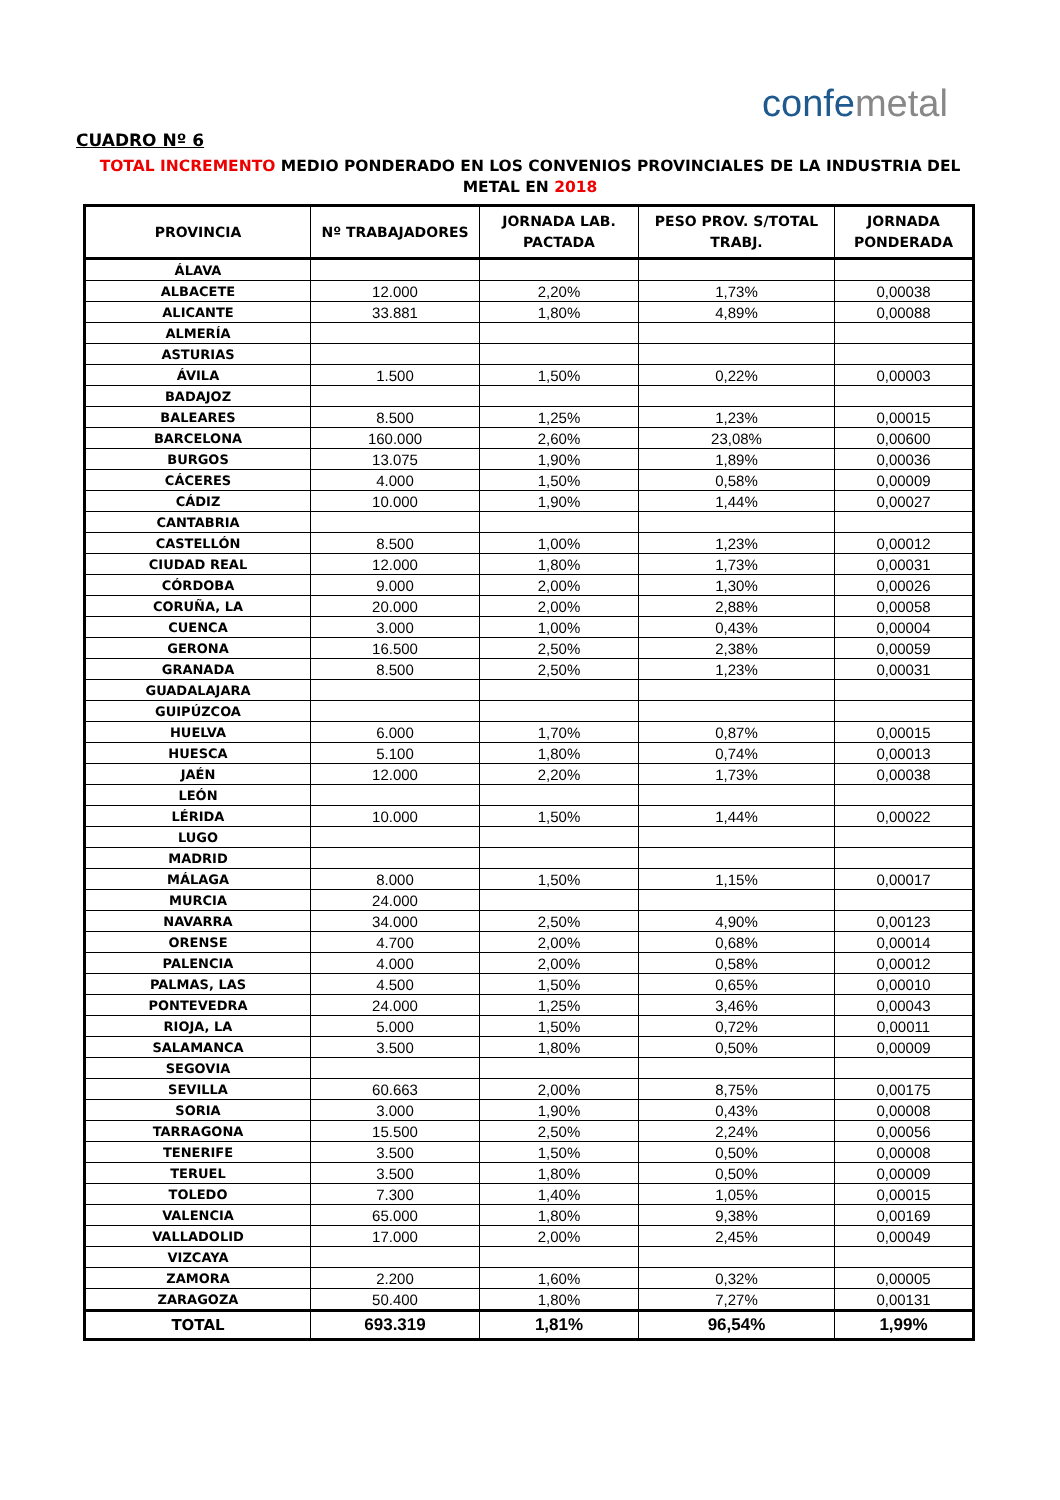confemetal
CUADRO Nº 6
TOTAL INCREMENTO MEDIO PONDERADO EN LOS CONVENIOS PROVINCIALES DE LA INDUSTRIA DEL METAL EN 2018
| PROVINCIA | Nº TRABAJADORES | JORNADA LAB. PACTADA | PESO PROV. S/TOTAL TRABJ. | JORNADA PONDERADA |
| --- | --- | --- | --- | --- |
| ÁLAVA | | | | |
| ALBACETE | 12.000 | 2,20% | 1,73% | 0,00038 |
| ALICANTE | 33.881 | 1,80% | 4,89% | 0,00088 |
| ALMERÍA | | | | |
| ASTURIAS | | | | |
| ÁVILA | 1.500 | 1,50% | 0,22% | 0,00003 |
| BADAJOZ | | | | |
| BALEARES | 8.500 | 1,25% | 1,23% | 0,00015 |
| BARCELONA | 160.000 | 2,60% | 23,08% | 0,00600 |
| BURGOS | 13.075 | 1,90% | 1,89% | 0,00036 |
| CÁCERES | 4.000 | 1,50% | 0,58% | 0,00009 |
| CÁDIZ | 10.000 | 1,90% | 1,44% | 0,00027 |
| CANTABRIA | | | | |
| CASTELLÓN | 8.500 | 1,00% | 1,23% | 0,00012 |
| CIUDAD REAL | 12.000 | 1,80% | 1,73% | 0,00031 |
| CÓRDOBA | 9.000 | 2,00% | 1,30% | 0,00026 |
| CORUÑA, LA | 20.000 | 2,00% | 2,88% | 0,00058 |
| CUENCA | 3.000 | 1,00% | 0,43% | 0,00004 |
| GERONA | 16.500 | 2,50% | 2,38% | 0,00059 |
| GRANADA | 8.500 | 2,50% | 1,23% | 0,00031 |
| GUADALAJARA | | | | |
| GUIPÚZCOA | | | | |
| HUELVA | 6.000 | 1,70% | 0,87% | 0,00015 |
| HUESCA | 5.100 | 1,80% | 0,74% | 0,00013 |
| JAÉN | 12.000 | 2,20% | 1,73% | 0,00038 |
| LEÓN | | | | |
| LÉRIDA | 10.000 | 1,50% | 1,44% | 0,00022 |
| LUGO | | | | |
| MADRID | | | | |
| MÁLAGA | 8.000 | 1,50% | 1,15% | 0,00017 |
| MURCIA | 24.000 | | | |
| NAVARRA | 34.000 | 2,50% | 4,90% | 0,00123 |
| ORENSE | 4.700 | 2,00% | 0,68% | 0,00014 |
| PALENCIA | 4.000 | 2,00% | 0,58% | 0,00012 |
| PALMAS, LAS | 4.500 | 1,50% | 0,65% | 0,00010 |
| PONTEVEDRA | 24.000 | 1,25% | 3,46% | 0,00043 |
| RIOJA, LA | 5.000 | 1,50% | 0,72% | 0,00011 |
| SALAMANCA | 3.500 | 1,80% | 0,50% | 0,00009 |
| SEGOVIA | | | | |
| SEVILLA | 60.663 | 2,00% | 8,75% | 0,00175 |
| SORIA | 3.000 | 1,90% | 0,43% | 0,00008 |
| TARRAGONA | 15.500 | 2,50% | 2,24% | 0,00056 |
| TENERIFE | 3.500 | 1,50% | 0,50% | 0,00008 |
| TERUEL | 3.500 | 1,80% | 0,50% | 0,00009 |
| TOLEDO | 7.300 | 1,40% | 1,05% | 0,00015 |
| VALENCIA | 65.000 | 1,80% | 9,38% | 0,00169 |
| VALLADOLID | 17.000 | 2,00% | 2,45% | 0,00049 |
| VIZCAYA | | | | |
| ZAMORA | 2.200 | 1,60% | 0,32% | 0,00005 |
| ZARAGOZA | 50.400 | 1,80% | 7,27% | 0,00131 |
| TOTAL | 693.319 | 1,81% | 96,54% | 1,99% |